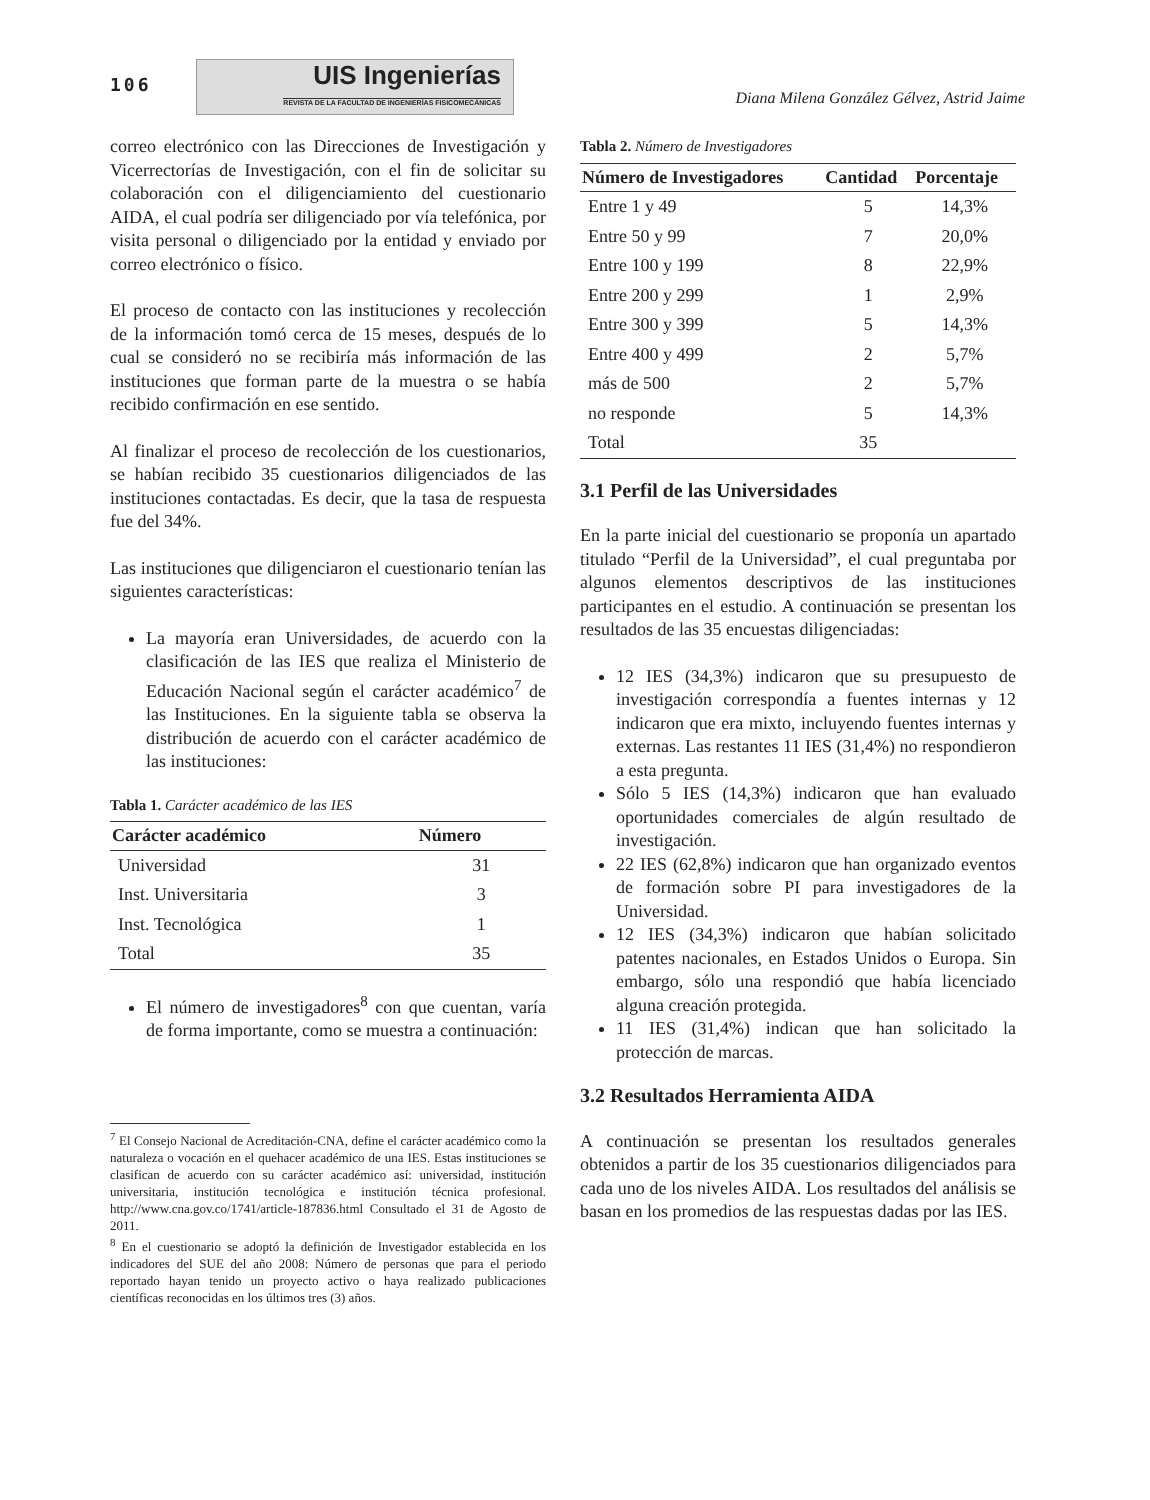106
UIS Ingenierías
REVISTA DE LA FACULTAD DE INGENIERÍAS FISICOMECÁNICAS
Diana Milena González Gélvez, Astrid Jaime
correo electrónico con las Direcciones de Investigación y Vicerrectorías de Investigación, con el fin de solicitar su colaboración con el diligenciamiento del cuestionario AIDA, el cual podría ser diligenciado por vía telefónica, por visita personal o diligenciado por la entidad y enviado por correo electrónico o físico.
El proceso de contacto con las instituciones y recolección de la información tomó cerca de 15 meses, después de lo cual se consideró no se recibiría más información de las instituciones que forman parte de la muestra o se había recibido confirmación en ese sentido.
Al finalizar el proceso de recolección de los cuestionarios, se habían recibido 35 cuestionarios diligenciados de las instituciones contactadas. Es decir, que la tasa de respuesta fue del 34%.
Las instituciones que diligenciaron el cuestionario tenían las siguientes características:
La mayoría eran Universidades, de acuerdo con la clasificación de las IES que realiza el Ministerio de Educación Nacional según el carácter académico<sup>7</sup> de las Instituciones. En la siguiente tabla se observa la distribución de acuerdo con el carácter académico de las instituciones:
Tabla 1. Carácter académico de las IES
| Carácter académico | Número |
| --- | --- |
| Universidad | 31 |
| Inst. Universitaria | 3 |
| Inst. Tecnológica | 1 |
| Total | 35 |
El número de investigadores<sup>8</sup> con que cuentan, varía de forma importante, como se muestra a continuación:
<sup>7</sup> El Consejo Nacional de Acreditación-CNA, define el carácter académico como la naturaleza o vocación en el quehacer académico de una IES. Estas instituciones se clasifican de acuerdo con su carácter académico así: universidad, institución universitaria, institución tecnológica e institución técnica profesional. http://www.cna.gov.co/1741/article-187836.html Consultado el 31 de Agosto de 2011.
<sup>8</sup> En el cuestionario se adoptó la definición de Investigador establecida en los indicadores del SUE del año 2008: Número de personas que para el periodo reportado hayan tenido un proyecto activo o haya realizado publicaciones científicas reconocidas en los últimos tres (3) años.
Tabla 2. Número de Investigadores
| Número de Investigadores | Cantidad | Porcentaje |
| --- | --- | --- |
| Entre 1 y 49 | 5 | 14,3% |
| Entre 50 y 99 | 7 | 20,0% |
| Entre 100 y 199 | 8 | 22,9% |
| Entre 200 y 299 | 1 | 2,9% |
| Entre 300 y 399 | 5 | 14,3% |
| Entre 400 y 499 | 2 | 5,7% |
| más de 500 | 2 | 5,7% |
| no responde | 5 | 14,3% |
| Total | 35 | |
3.1 Perfil de las Universidades
En la parte inicial del cuestionario se proponía un apartado titulado “Perfil de la Universidad”, el cual preguntaba por algunos elementos descriptivos de las instituciones participantes en el estudio. A continuación se presentan los resultados de las 35 encuestas diligenciadas:
12 IES (34,3%) indicaron que su presupuesto de investigación correspondía a fuentes internas y 12 indicaron que era mixto, incluyendo fuentes internas y externas. Las restantes 11 IES (31,4%) no respondieron a esta pregunta.
Sólo 5 IES (14,3%) indicaron que han evaluado oportunidades comerciales de algún resultado de investigación.
22 IES (62,8%) indicaron que han organizado eventos de formación sobre PI para investigadores de la Universidad.
12 IES (34,3%) indicaron que habían solicitado patentes nacionales, en Estados Unidos o Europa. Sin embargo, sólo una respondió que había licenciado alguna creación protegida.
11 IES (31,4%) indican que han solicitado la protección de marcas.
3.2 Resultados Herramienta AIDA
A continuación se presentan los resultados generales obtenidos a partir de los 35 cuestionarios diligenciados para cada uno de los niveles AIDA. Los resultados del análisis se basan en los promedios de las respuestas dadas por las IES.